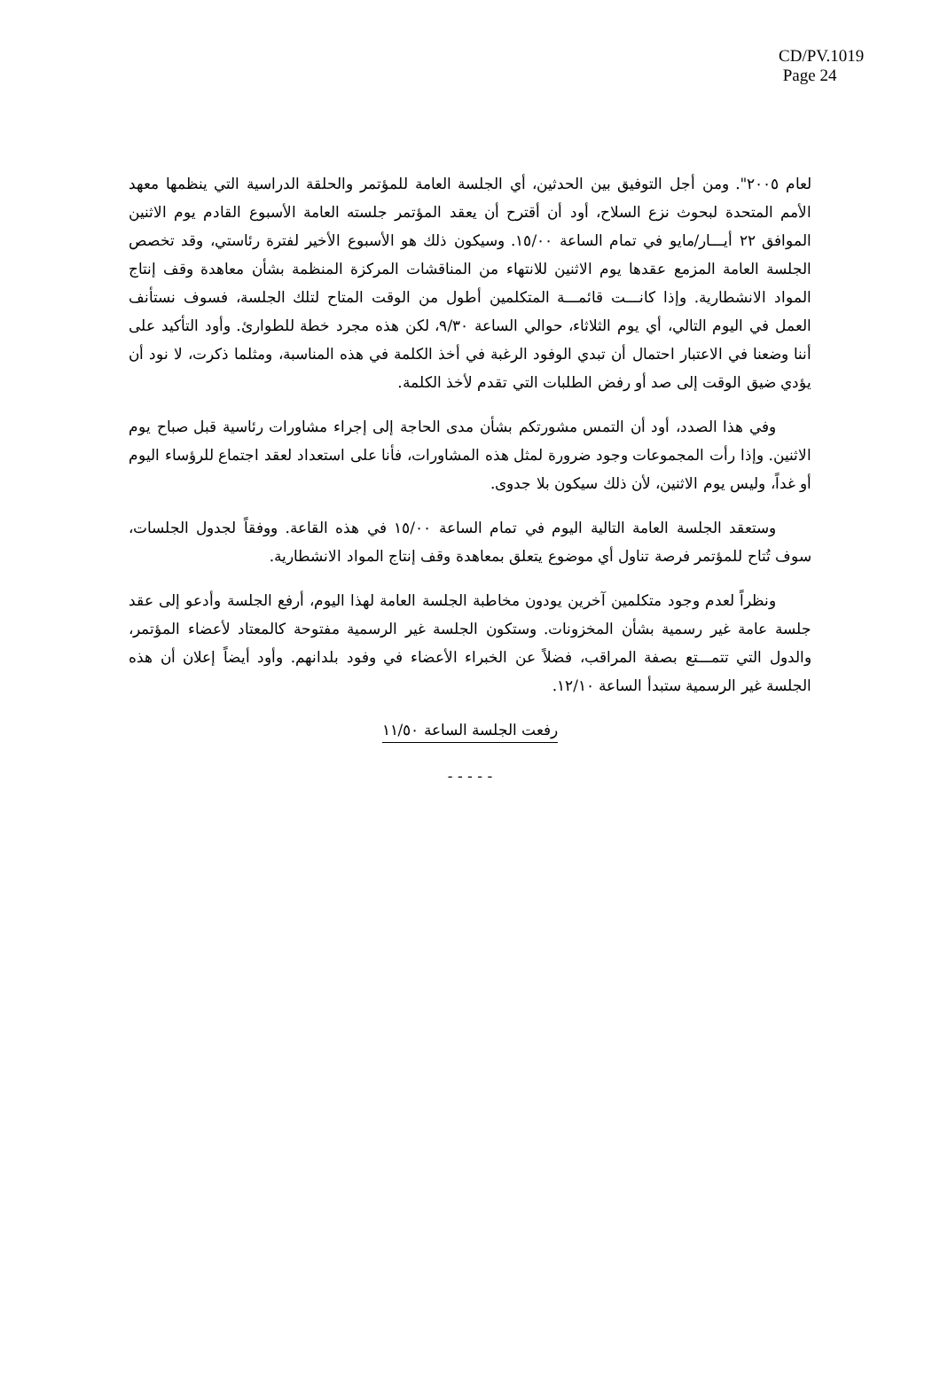CD/PV.1019
Page 24
لعام ٢٠٠٥". ومن أجل التوفيق بين الحدثين، أي الجلسة العامة للمؤتمر والحلقة الدراسية التي ينظمها معهد الأمم المتحدة لبحوث نزع السلاح، أود أن أقترح أن يعقد المؤتمر جلسته العامة الأسبوع القادم يوم الاثنين الموافق ٢٢ أيـــار/مايو في تمام الساعة ١٥/٠٠. وسيكون ذلك هو الأسبوع الأخير لفترة رئاستي، وقد تخصص الجلسة العامة المزمع عقدها يوم الاثنين للانتهاء من المناقشات المركزة المنظمة بشأن معاهدة وقف إنتاج المواد الانشطارية. وإذا كانـــت قائمـــة المتكلمين أطول من الوقت المتاح لتلك الجلسة، فسوف نستأنف العمل في اليوم التالي، أي يوم الثلاثاء، حوالي الساعة ٩/٣٠، لكن هذه مجرد خطة للطوارئ. وأود التأكيد على أننا وضعنا في الاعتبار احتمال أن تبدي الوفود الرغبة في أخذ الكلمة في هذه المناسبة، ومثلما ذكرت، لا نود أن يؤدي ضيق الوقت إلى صد أو رفض الطلبات التي تقدم لأخذ الكلمة.
وفي هذا الصدد، أود أن التمس مشورتكم بشأن مدى الحاجة إلى إجراء مشاورات رئاسية قبل صباح يوم الاثنين. وإذا رأت المجموعات وجود ضرورة لمثل هذه المشاورات، فأنا على استعداد لعقد اجتماع للرؤساء اليوم أو غداً، وليس يوم الاثنين، لأن ذلك سيكون بلا جدوى.
وستعقد الجلسة العامة التالية اليوم في تمام الساعة ١٥/٠٠ في هذه القاعة. ووفقاً لجدول الجلسات، سوف تُتاح للمؤتمر فرصة تناول أي موضوع يتعلق بمعاهدة وقف إنتاج المواد الانشطارية.
ونظراً لعدم وجود متكلمين آخرين يودون مخاطبة الجلسة العامة لهذا اليوم، أرفع الجلسة وأدعو إلى عقد جلسة عامة غير رسمية بشأن المخزونات. وستكون الجلسة غير الرسمية مفتوحة كالمعتاد لأعضاء المؤتمر، والدول التي تتمـــتع بصفة المراقب، فضلاً عن الخبراء الأعضاء في وفود بلدانهم. وأود أيضاً إعلان أن هذه الجلسة غير الرسمية ستبدأ الساعة ١٢/١٠.
رفعت الجلسة الساعة ١١/٥٠
- - - - -